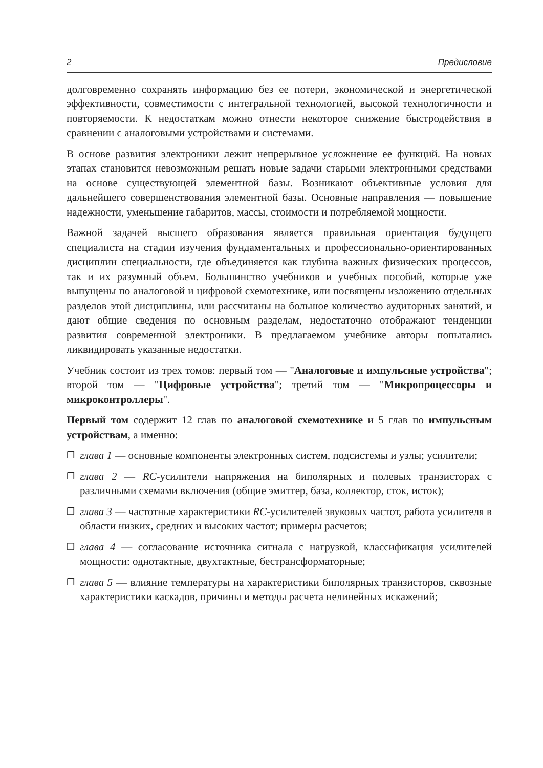2 Предисловие
долговременно сохранять информацию без ее потери, экономической и энергетической эффективности, совместимости с интегральной технологией, высокой технологичности и повторяемости. К недостаткам можно отнести некоторое снижение быстродействия в сравнении с аналоговыми устройствами и системами.
В основе развития электроники лежит непрерывное усложнение ее функций. На новых этапах становится невозможным решать новые задачи старыми электронными средствами на основе существующей элементной базы. Возникают объективные условия для дальнейшего совершенствования элементной базы. Основные направления — повышение надежности, уменьшение габаритов, массы, стоимости и потребляемой мощности.
Важной задачей высшего образования является правильная ориентация будущего специалиста на стадии изучения фундаментальных и профессионально-ориентированных дисциплин специальности, где объединяется как глубина важных физических процессов, так и их разумный объем. Большинство учебников и учебных пособий, которые уже выпущены по аналоговой и цифровой схемотехнике, или посвящены изложению отдельных разделов этой дисциплины, или рассчитаны на большое количество аудиторных занятий, и дают общие сведения по основным разделам, недостаточно отображают тенденции развития современной электроники. В предлагаемом учебнике авторы попытались ликвидировать указанные недостатки.
Учебник состоит из трех томов: первый том — "Аналоговые и импульсные устройства"; второй том — "Цифровые устройства"; третий том — "Микропроцессоры и микроконтроллеры".
Первый том содержит 12 глав по аналоговой схемотехнике и 5 глав по импульсным устройствам, а именно:
❒ глава 1 — основные компоненты электронных систем, подсистемы и узлы; усилители;
❒ глава 2 — RC-усилители напряжения на биполярных и полевых транзисторах с различными схемами включения (общие эмиттер, база, коллектор, сток, исток);
❒ глава 3 — частотные характеристики RC-усилителей звуковых частот, работа усилителя в области низких, средних и высоких частот; примеры расчетов;
❒ глава 4 — согласование источника сигнала с нагрузкой, классификация усилителей мощности: однотактные, двухтактные, бестрансформаторные;
❒ глава 5 — влияние температуры на характеристики биполярных транзисторов, сквозные характеристики каскадов, причины и методы расчета нелинейных искажений;